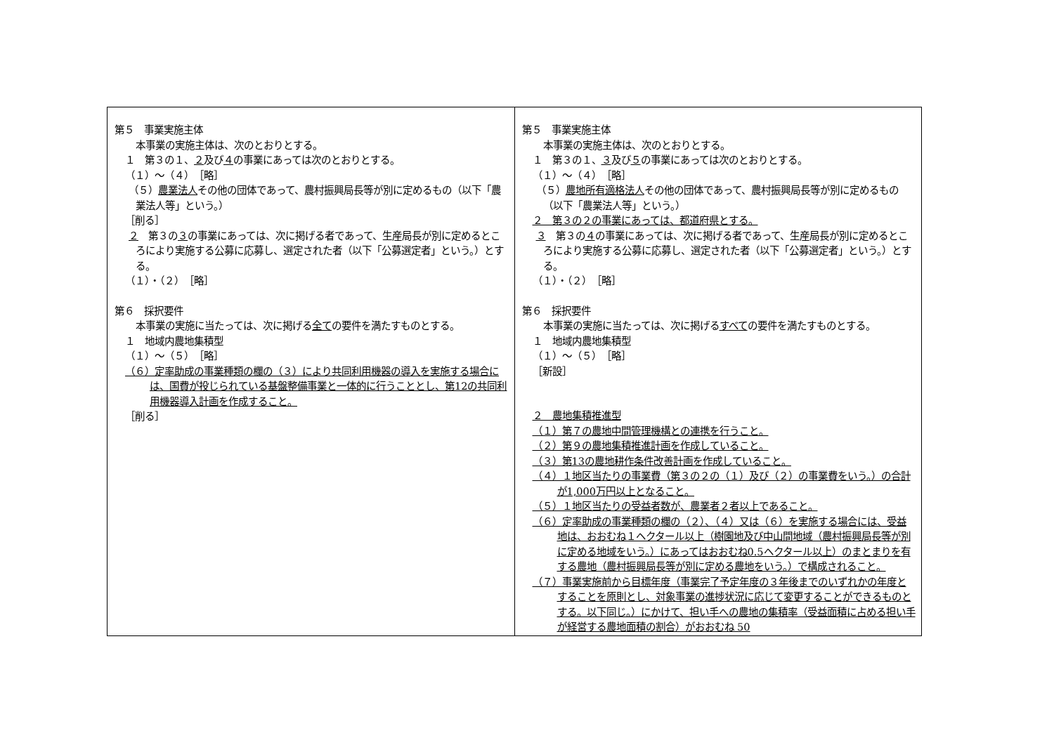| 第５ 事業実施主体 本事業の実施主体は、次のとおりとする。 １ 第３の１、 ２ 及び ４ の事業にあっては次のとおりとする。 （１）～（４） ［略］ （５） 農業法人 その他の団体であって、農村振興局長等が別に定めるもの（以下「農業法人等」という。） ［削る］ ２ 第３の ３ の事業にあっては、次に掲げる者であって、生産局長が別に定めるところにより実施する公募に応募し、選定された者（以下「公募選定者」という。）とする。 （１）・（２） ［略］ 第６ 採択要件 本事業の実施に当たっては、次に掲げる 全て の要件を満たすものとする。 １ 地域内農地集積型 （１）～（５） ［略］ （６）定率助成の事業種類の欄の（３）により共同利用機器の導入を実施する場合には、国費が投じられている基盤整備事業と一体的に行うこととし、第12の共同利用機器導入計画を作成すること。 ［削る］ | 第５ 事業実施主体 本事業の実施主体は、次のとおりとする。 １ 第３の１、 ３ 及び ５ の事業にあっては次のとおりとする。 （１）～（４） ［略］ （５） 農地所有適格法人 その他の団体であって、農村振興局長等が別に定めるもの（以下「農業法人等」という。） ２ 第３の２の事業にあっては、都道府県とする。 ３ 第３の ４ の事業にあっては、次に掲げる者であって、生産局長が別に定めるところにより実施する公募に応募し、選定された者（以下「公募選定者」という。）とする。 （１）・（２） ［略］ 第６ 採択要件 本事業の実施に当たっては、次に掲げる すべて の要件を満たすものとする。 １ 地域内農地集積型 （１）～（５） ［略］ ［新設］ ２ 農地集積推進型 （１）第７の農地中間管理機構との連携を行うこと。 （２）第９の農地集積推進計画を作成していること。 （３）第13の農地耕作条件改善計画を作成していること。 （４）１地区当たりの事業費（第３の２の（１）及び（２）の事業費をいう。）の合計が1,000万円以上となること。 （５）１地区当たりの受益者数が、農業者２者以上であること。 （６）定率助成の事業種類の欄の（２）、（４）又は（６）を実施する場合には、受益地は、おおむね１ヘクタール以上（樹園地及び中山間地域（農村振興局長等が別に定める地域をいう。）にあってはおおむね0.5ヘクタール以上）のまとまりを有する農地（農村振興局長等が別に定める農地をいう。）で構成されること。 （７）事業実施前から目標年度（事業完了予定年度の３年後までのいずれかの年度とすることを原則とし、対象事業の進捗状況に応じて変更することができるものとする。以下同じ。）にかけて、担い手への農地の集積率（受益面積に占める担い手が経営する農地面積の割合）がおおむね 50 |